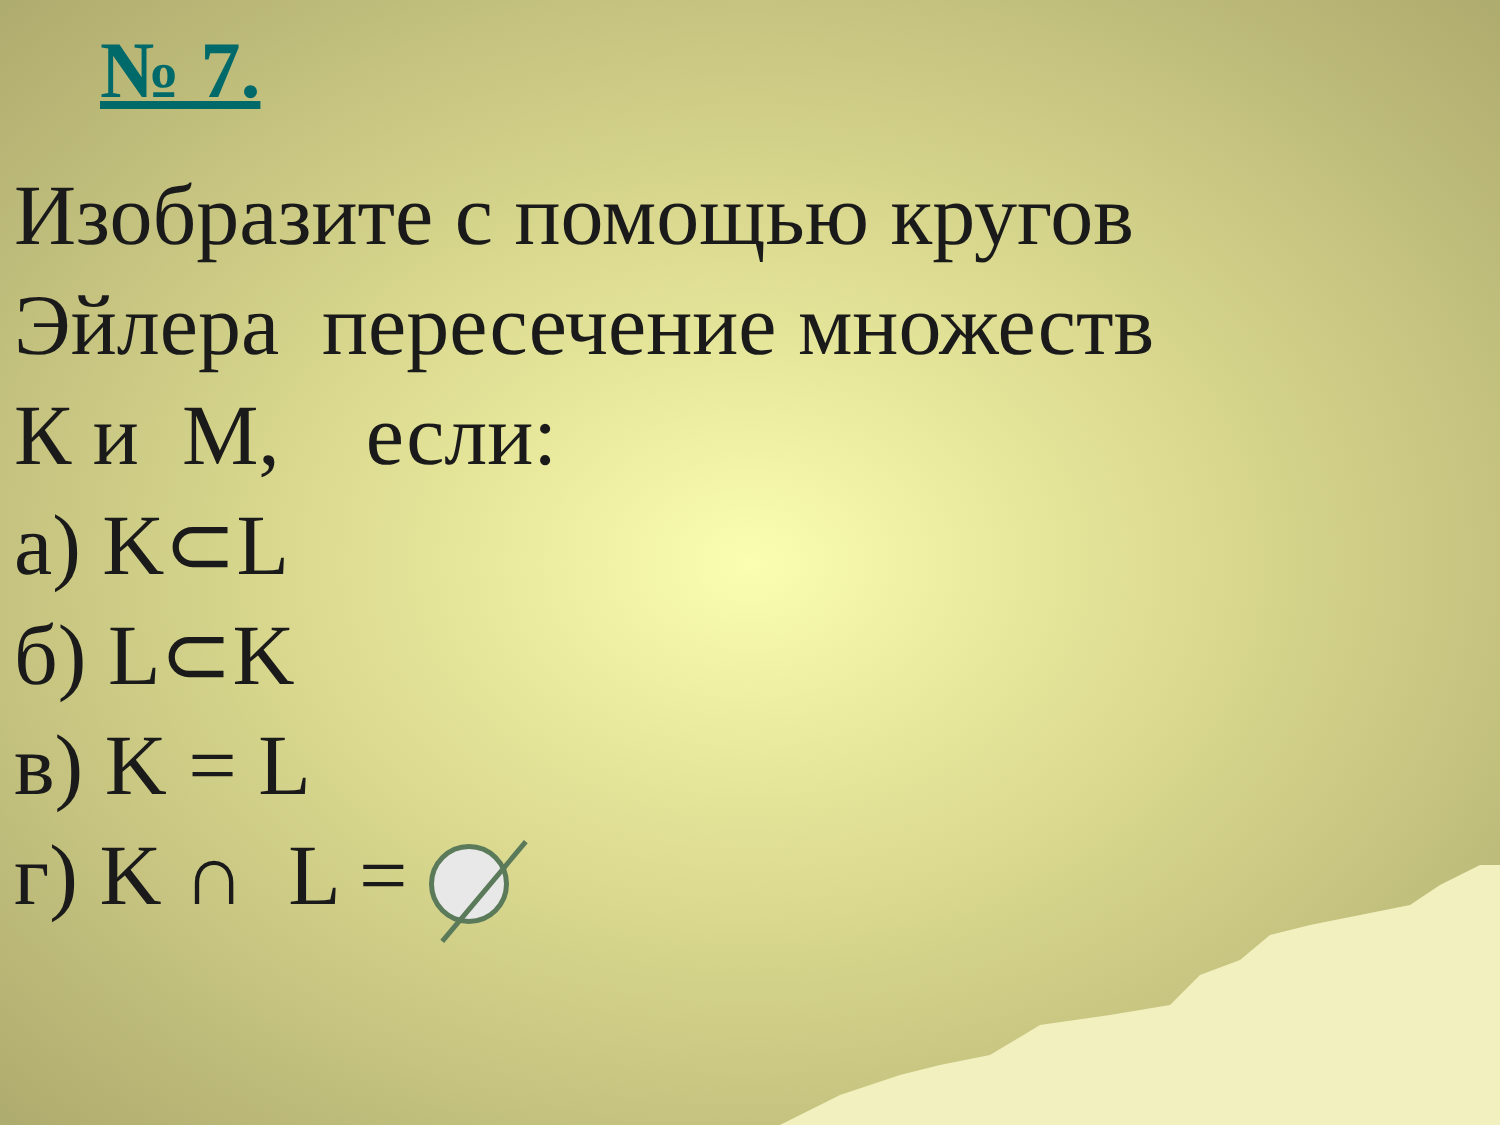№ 7.
Изобразите с помощью кругов
Эйлера пересечение множеств
К и М, если:
а) K⊂L
б) L⊂K
в) K = L
г) K ∩ L =